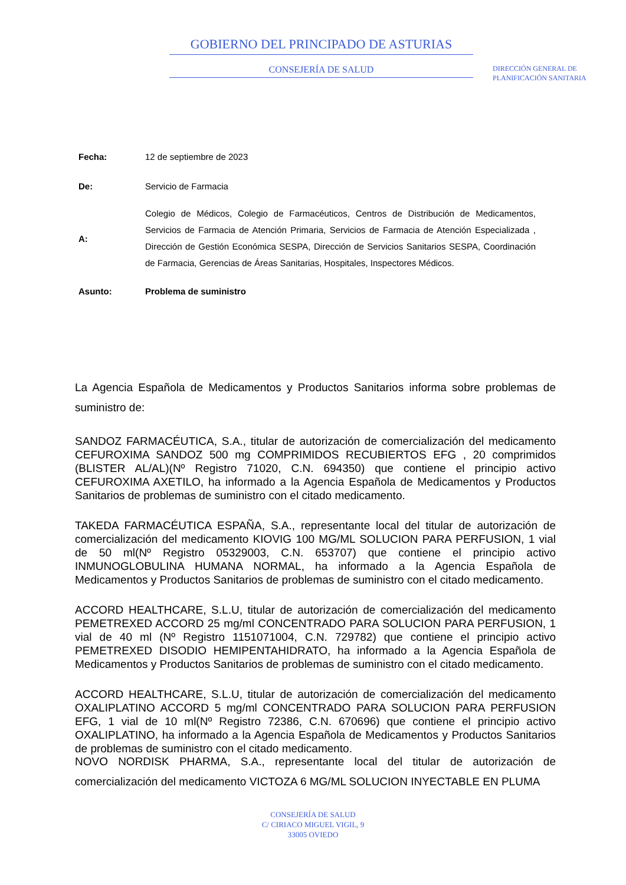GOBIERNO DEL PRINCIPADO DE ASTURIAS
CONSEJERÍA DE SALUD
DIRECCIÓN GENERAL DE
PLANIFICACIÓN SANITARIA
| Fecha: | 12 de septiembre de 2023 |
| De: | Servicio de Farmacia |
| A: | Colegio de Médicos, Colegio de Farmacéuticos, Centros de Distribución de Medicamentos, Servicios de Farmacia de Atención Primaria, Servicios de Farmacia de Atención Especializada , Dirección de Gestión Económica SESPA, Dirección de Servicios Sanitarios SESPA, Coordinación de Farmacia, Gerencias de Áreas Sanitarias, Hospitales, Inspectores Médicos. |
| Asunto: | Problema de suministro |
La Agencia Española de Medicamentos y Productos Sanitarios informa sobre problemas de suministro de:
SANDOZ FARMACÉUTICA, S.A., titular de autorización de comercialización del medicamento CEFUROXIMA SANDOZ 500 mg COMPRIMIDOS RECUBIERTOS EFG , 20 comprimidos (BLISTER AL/AL)(Nº Registro 71020, C.N. 694350) que contiene el principio activo CEFUROXIMA AXETILO, ha informado a la Agencia Española de Medicamentos y Productos Sanitarios de problemas de suministro con el citado medicamento.
TAKEDA FARMACÉUTICA ESPAÑA, S.A., representante local del titular de autorización de comercialización del medicamento KIOVIG 100 MG/ML SOLUCION PARA PERFUSION, 1 vial de 50 ml(Nº Registro 05329003, C.N. 653707) que contiene el principio activo INMUNOGLOBULINA HUMANA NORMAL, ha informado a la Agencia Española de Medicamentos y Productos Sanitarios de problemas de suministro con el citado medicamento.
ACCORD HEALTHCARE, S.L.U, titular de autorización de comercialización del medicamento PEMETREXED ACCORD 25 mg/ml CONCENTRADO PARA SOLUCION PARA PERFUSION, 1 vial de 40 ml (Nº Registro 1151071004, C.N. 729782) que contiene el principio activo PEMETREXED DISODIO HEMIPENTAHIDRATO, ha informado a la Agencia Española de Medicamentos y Productos Sanitarios de problemas de suministro con el citado medicamento.
ACCORD HEALTHCARE, S.L.U, titular de autorización de comercialización del medicamento OXALIPLATINO ACCORD 5 mg/ml CONCENTRADO PARA SOLUCION PARA PERFUSION EFG, 1 vial de 10 ml(Nº Registro 72386, C.N. 670696) que contiene el principio activo OXALIPLATINO, ha informado a la Agencia Española de Medicamentos y Productos Sanitarios de problemas de suministro con el citado medicamento.
NOVO NORDISK PHARMA, S.A., representante local del titular de autorización de comercialización del medicamento VICTOZA 6 MG/ML SOLUCION INYECTABLE EN PLUMA
CONSEJERÍA DE SALUD
C/ CIRIACO MIGUEL VIGIL, 9
33005 OVIEDO